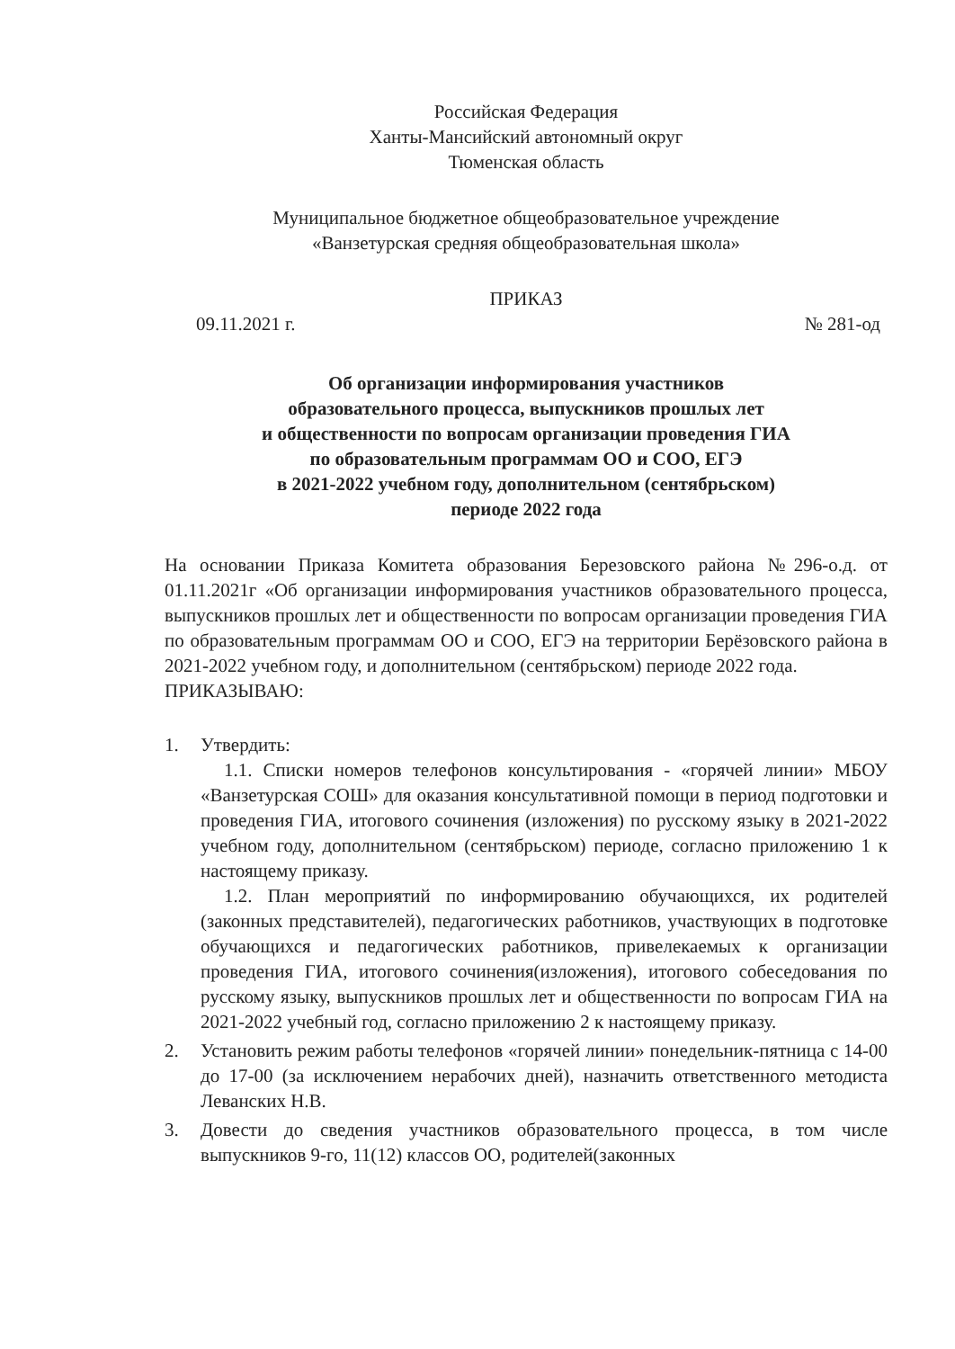Российская Федерация
Ханты-Мансийский автономный округ
Тюменская область
Муниципальное бюджетное общеобразовательное учреждение
«Ванзетурская средняя общеобразовательная школа»
ПРИКАЗ
09.11.2021 г. № 281-од
Об организации информирования участников
образовательного процесса, выпускников прошлых лет
и общественности по вопросам организации проведения ГИА
по образовательным программам ОО и СОО, ЕГЭ
в 2021-2022 учебном году, дополнительном (сентябрьском)
периоде 2022 года
На основании Приказа Комитета образования Березовского района №296-о.д. от 01.11.2021г «Об организации информирования участников образовательного процесса, выпускников прошлых лет и общественности по вопросам организации проведения ГИА по образовательным программам ОО и СОО, ЕГЭ на территории Берёзовского района в 2021-2022 учебном году, и дополнительном (сентябрьском) периоде 2022 года.
ПРИКАЗЫВАЮ:
1. Утвердить:
1.1. Списки номеров телефонов консультирования - «горячей линии» МБОУ «Ванзетурская СОШ» для оказания консультативной помощи в период подготовки и проведения ГИА, итогового сочинения (изложения) по русскому языку в 2021-2022 учебном году, дополнительном (сентябрьском) периоде, согласно приложению 1 к настоящему приказу.
1.2. План мероприятий по информированию обучающихся, их родителей (законных представителей), педагогических работников, участвующих в подготовке обучающихся и педагогических работников, привелекаемых к организации проведения ГИА, итогового сочинения(изложения), итогового собеседования по русскому языку, выпускников прошлых лет и общественности по вопросам ГИА на 2021-2022 учебный год, согласно приложению 2 к настоящему приказу.
2. Установить режим работы телефонов «горячей линии» понедельник-пятница с 14-00 до 17-00 (за исключением нерабочих дней), назначить ответственного методиста Леванских Н.В.
3. Довести до сведения участников образовательного процесса, в том числе выпускников 9-го, 11(12) классов ОО, родителей(законных